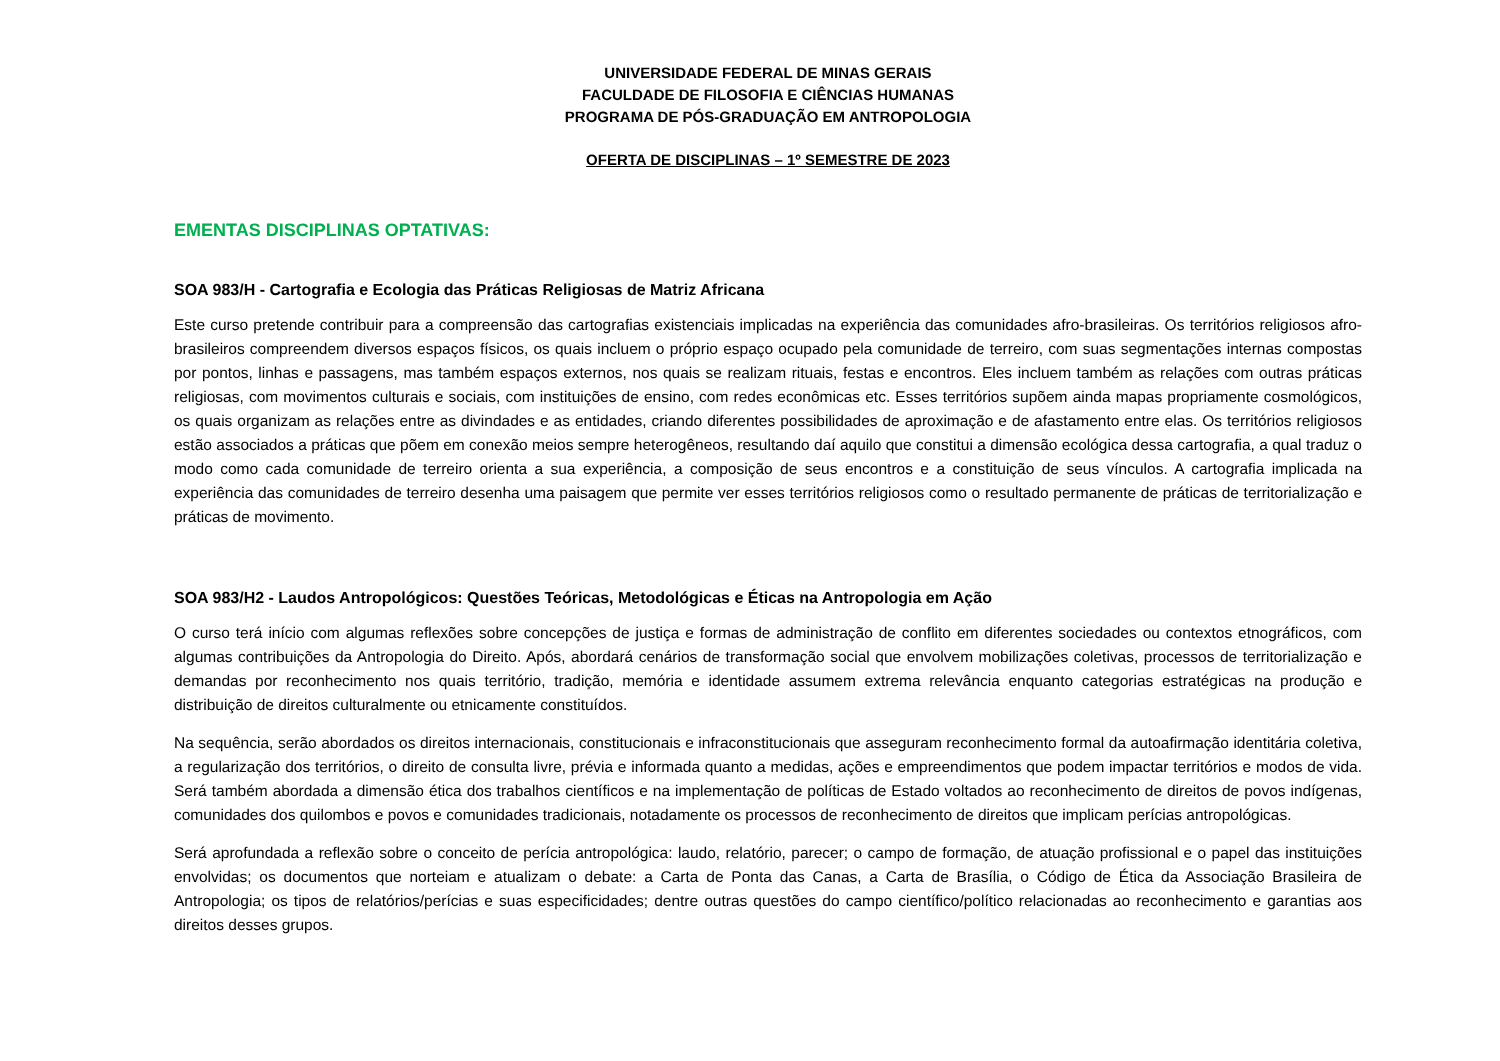UNIVERSIDADE FEDERAL DE MINAS GERAIS
FACULDADE DE FILOSOFIA E CIÊNCIAS HUMANAS
PROGRAMA DE PÓS-GRADUAÇÃO EM ANTROPOLOGIA
OFERTA DE DISCIPLINAS – 1º SEMESTRE DE 2023
EMENTAS DISCIPLINAS OPTATIVAS:
SOA 983/H - Cartografia e Ecologia das Práticas Religiosas de Matriz Africana
Este curso pretende contribuir para a compreensão das cartografias existenciais implicadas na experiência das comunidades afro-brasileiras. Os territórios religiosos afro-brasileiros compreendem diversos espaços físicos, os quais incluem o próprio espaço ocupado pela comunidade de terreiro, com suas segmentações internas compostas por pontos, linhas e passagens, mas também espaços externos, nos quais se realizam rituais, festas e encontros. Eles incluem também as relações com outras práticas religiosas, com movimentos culturais e sociais, com instituições de ensino, com redes econômicas etc. Esses territórios supõem ainda mapas propriamente cosmológicos, os quais organizam as relações entre as divindades e as entidades, criando diferentes possibilidades de aproximação e de afastamento entre elas. Os territórios religiosos estão associados a práticas que põem em conexão meios sempre heterogêneos, resultando daí aquilo que constitui a dimensão ecológica dessa cartografia, a qual traduz o modo como cada comunidade de terreiro orienta a sua experiência, a composição de seus encontros e a constituição de seus vínculos. A cartografia implicada na experiência das comunidades de terreiro desenha uma paisagem que permite ver esses territórios religiosos como o resultado permanente de práticas de territorialização e práticas de movimento.
SOA 983/H2 - Laudos Antropológicos: Questões Teóricas, Metodológicas e Éticas na Antropologia em Ação
O curso terá início com algumas reflexões sobre concepções de justiça e formas de administração de conflito em diferentes sociedades ou contextos etnográficos, com algumas contribuições da Antropologia do Direito. Após, abordará cenários de transformação social que envolvem mobilizações coletivas, processos de territorialização e demandas por reconhecimento nos quais território, tradição, memória e identidade assumem extrema relevância enquanto categorias estratégicas na produção e distribuição de direitos culturalmente ou etnicamente constituídos.
Na sequência, serão abordados os direitos internacionais, constitucionais e infraconstitucionais que asseguram reconhecimento formal da autoafirmação identitária coletiva, a regularização dos territórios, o direito de consulta livre, prévia e informada quanto a medidas, ações e empreendimentos que podem impactar territórios e modos de vida. Será também abordada a dimensão ética dos trabalhos científicos e na implementação de políticas de Estado voltados ao reconhecimento de direitos de povos indígenas, comunidades dos quilombos e povos e comunidades tradicionais, notadamente os processos de reconhecimento de direitos que implicam perícias antropológicas.
Será aprofundada a reflexão sobre o conceito de perícia antropológica: laudo, relatório, parecer; o campo de formação, de atuação profissional e o papel das instituições envolvidas; os documentos que norteiam e atualizam o debate: a Carta de Ponta das Canas, a Carta de Brasília, o Código de Ética da Associação Brasileira de Antropologia; os tipos de relatórios/perícias e suas especificidades; dentre outras questões do campo científico/político relacionadas ao reconhecimento e garantias aos direitos desses grupos.